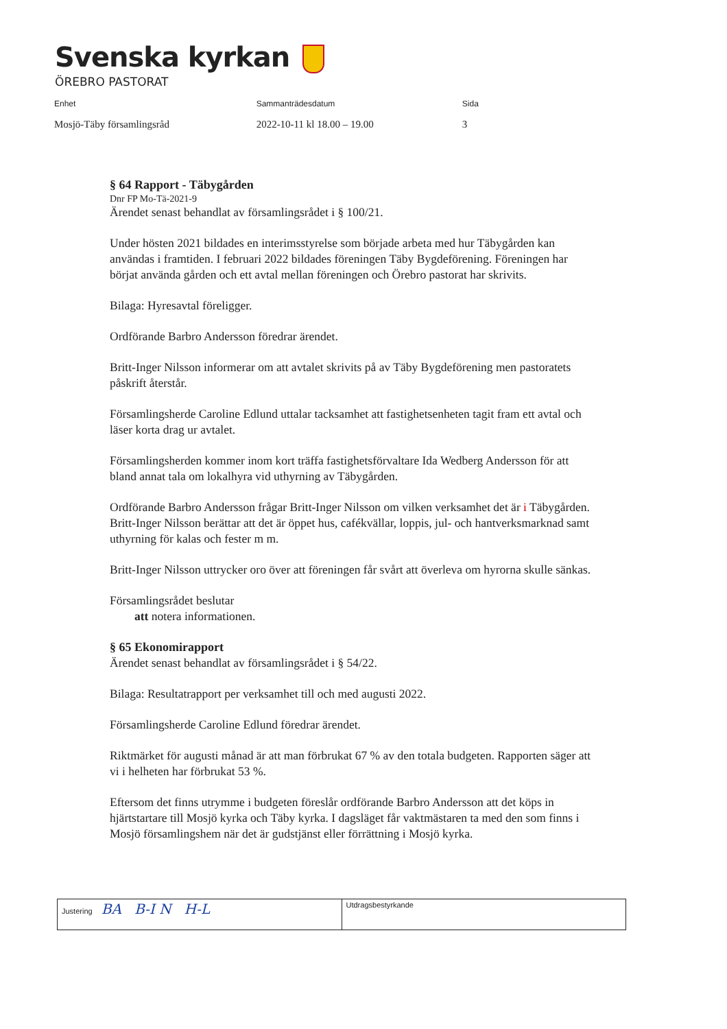Svenska kyrkan
ÖREBRO PASTORAT
| Enhet | Sammanträdesdatum | Sida |
| --- | --- | --- |
| Mosjö-Täby församlingsråd | 2022-10-11 kl 18.00 – 19.00 | 3 |
§ 64 Rapport - Täbygården
Dnr FP Mo-Tä-2021-9
Ärendet senast behandlat av församlingsrådet i § 100/21.
Under hösten 2021 bildades en interimsstyrelse som började arbeta med hur Täbygården kan användas i framtiden. I februari 2022 bildades föreningen Täby Bygdeförening. Föreningen har börjat använda gården och ett avtal mellan föreningen och Örebro pastorat har skrivits.
Bilaga: Hyresavtal föreligger.
Ordförande Barbro Andersson föredrar ärendet.
Britt-Inger Nilsson informerar om att avtalet skrivits på av Täby Bygdeförening men pastoratets påskrift återstår.
Församlingsherde Caroline Edlund uttalar tacksamhet att fastighetsenheten tagit fram ett avtal och läser korta drag ur avtalet.
Församlingsherden kommer inom kort träffa fastighetsförvaltare Ida Wedberg Andersson för att bland annat tala om lokalhyra vid uthyrning av Täbygården.
Ordförande Barbro Andersson frågar Britt-Inger Nilsson om vilken verksamhet det är i Täbygården. Britt-Inger Nilsson berättar att det är öppet hus, cafékvällar, loppis, jul- och hantverksmarknad samt uthyrning för kalas och fester m m.
Britt-Inger Nilsson uttrycker oro över att föreningen får svårt att överleva om hyrorna skulle sänkas.
Församlingsrådet beslutar
att notera informationen.
§ 65 Ekonomirapport
Ärendet senast behandlat av församlingsrådet i § 54/22.
Bilaga: Resultatrapport per verksamhet till och med augusti 2022.
Församlingsherde Caroline Edlund föredrar ärendet.
Riktmärket för augusti månad är att man förbrukat 67 % av den totala budgeten. Rapporten säger att vi i helheten har förbrukat 53 %.
Eftersom det finns utrymme i budgeten föreslår ordförande Barbro Andersson att det köps in hjärtstartare till Mosjö kyrka och Täby kyrka. I dagsläget får vaktmästaren ta med den som finns i Mosjö församlingshem när det är gudstjänst eller förrättning i Mosjö kyrka.
| Justering BA B-I N H-L | Utdragsbestyrkande |